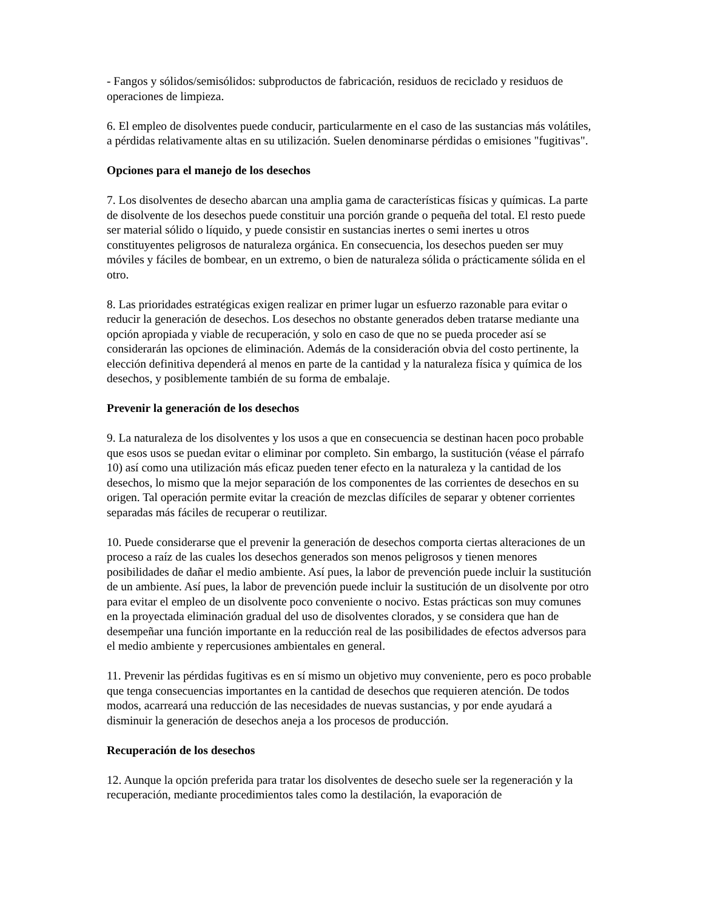- Fangos y sólidos/semisólidos: subproductos de fabricación, residuos de reciclado y residuos de operaciones de limpieza.
6. El empleo de disolventes puede conducir, particularmente en el caso de las sustancias más volátiles, a pérdidas relativamente altas en su utilización. Suelen denominarse pérdidas o emisiones "fugitivas".
Opciones para el manejo de los desechos
7. Los disolventes de desecho abarcan una amplia gama de características físicas y químicas. La parte de disolvente de los desechos puede constituir una porción grande o pequeña del total. El resto puede ser material sólido o líquido, y puede consistir en sustancias inertes o semi inertes u otros constituyentes peligrosos de naturaleza orgánica. En consecuencia, los desechos pueden ser muy móviles y fáciles de bombear, en un extremo, o bien de naturaleza sólida o prácticamente sólida en el otro.
8. Las prioridades estratégicas exigen realizar en primer lugar un esfuerzo razonable para evitar o reducir la generación de desechos. Los desechos no obstante generados deben tratarse mediante una opción apropiada y viable de recuperación, y solo en caso de que no se pueda proceder así se considerarán las opciones de eliminación. Además de la consideración obvia del costo pertinente, la elección definitiva dependerá al menos en parte de la cantidad y la naturaleza física y química de los desechos, y posiblemente también de su forma de embalaje.
Prevenir la generación de los desechos
9. La naturaleza de los disolventes y los usos a que en consecuencia se destinan hacen poco probable que esos usos se puedan evitar o eliminar por completo. Sin embargo, la sustitución (véase el párrafo 10) así como una utilización más eficaz pueden tener efecto en la naturaleza y la cantidad de los desechos, lo mismo que la mejor separación de los componentes de las corrientes de desechos en su origen. Tal operación permite evitar la creación de mezclas difíciles de separar y obtener corrientes separadas más fáciles de recuperar o reutilizar.
10. Puede considerarse que el prevenir la generación de desechos comporta ciertas alteraciones de un proceso a raíz de las cuales los desechos generados son menos peligrosos y tienen menores posibilidades de dañar el medio ambiente. Así pues, la labor de prevención puede incluir la sustitución de un ambiente. Así pues, la labor de prevención puede incluir la sustitución de un disolvente por otro para evitar el empleo de un disolvente poco conveniente o nocivo. Estas prácticas son muy comunes en la proyectada eliminación gradual del uso de disolventes clorados, y se considera que han de desempeñar una función importante en la reducción real de las posibilidades de efectos adversos para el medio ambiente y repercusiones ambientales en general.
11. Prevenir las pérdidas fugitivas es en sí mismo un objetivo muy conveniente, pero es poco probable que tenga consecuencias importantes en la cantidad de desechos que requieren atención. De todos modos, acarreará una reducción de las necesidades de nuevas sustancias, y por ende ayudará a disminuir la generación de desechos aneja a los procesos de producción.
Recuperación de los desechos
12. Aunque la opción preferida para tratar los disolventes de desecho suele ser la regeneración y la recuperación, mediante procedimientos tales como la destilación, la evaporación de